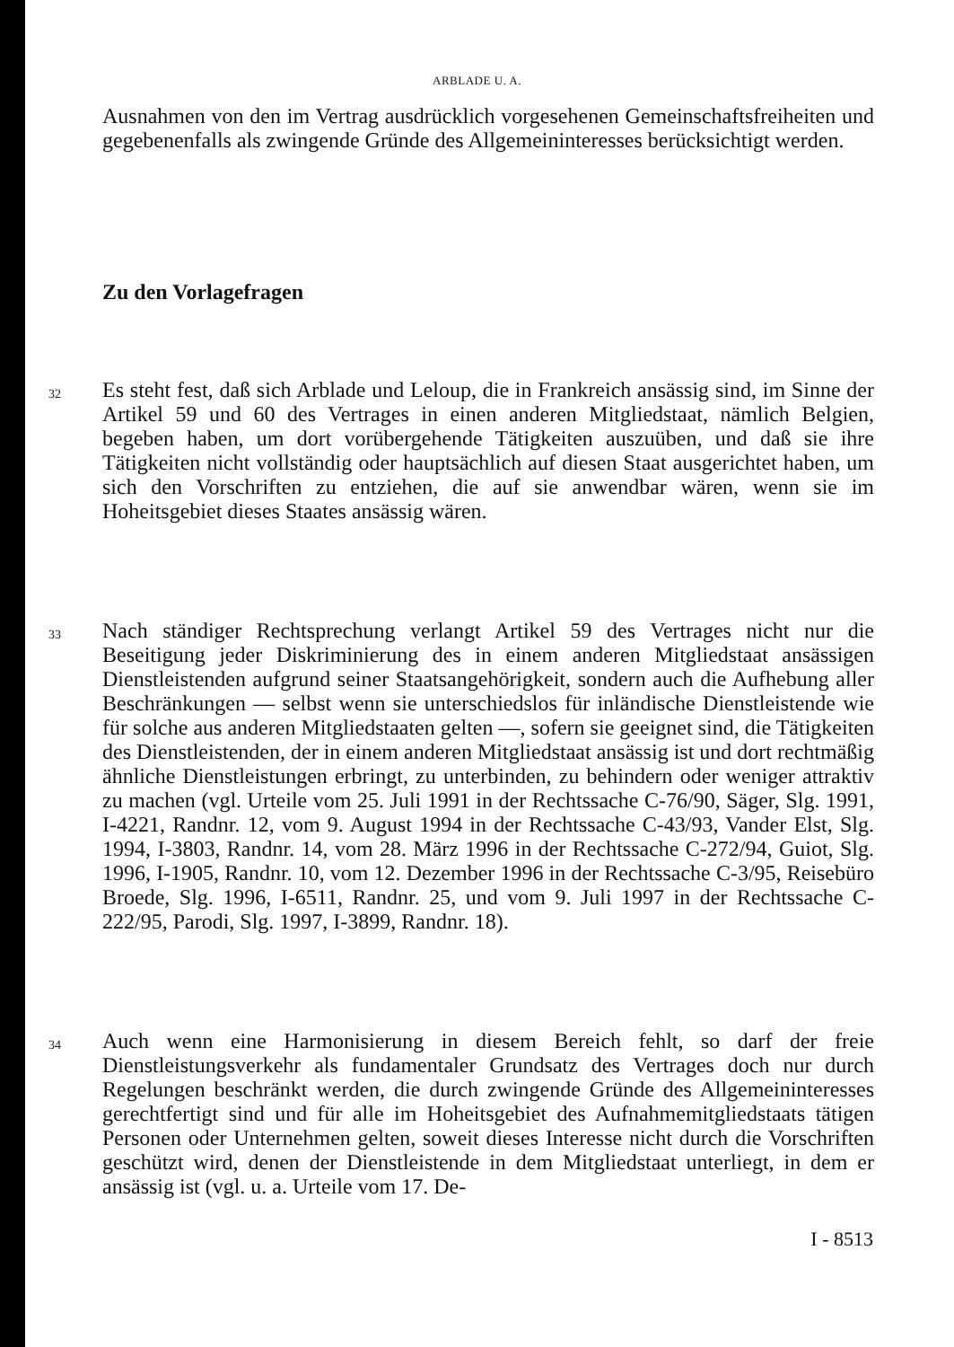ARBLADE U. A.
Ausnahmen von den im Vertrag ausdrücklich vorgesehenen Gemeinschaftsfreiheiten und gegebenenfalls als zwingende Gründe des Allgemeininteresses berücksichtigt werden.
Zu den Vorlagefragen
32
Es steht fest, daß sich Arblade und Leloup, die in Frankreich ansässig sind, im Sinne der Artikel 59 und 60 des Vertrages in einen anderen Mitgliedstaat, nämlich Belgien, begeben haben, um dort vorübergehende Tätigkeiten auszuüben, und daß sie ihre Tätigkeiten nicht vollständig oder hauptsächlich auf diesen Staat ausgerichtet haben, um sich den Vorschriften zu entziehen, die auf sie anwendbar wären, wenn sie im Hoheitsgebiet dieses Staates ansässig wären.
33
Nach ständiger Rechtsprechung verlangt Artikel 59 des Vertrages nicht nur die Beseitigung jeder Diskriminierung des in einem anderen Mitgliedstaat ansässigen Dienstleistenden aufgrund seiner Staatsangehörigkeit, sondern auch die Aufhebung aller Beschränkungen — selbst wenn sie unterschiedslos für inländische Dienstleistende wie für solche aus anderen Mitgliedstaaten gelten —, sofern sie geeignet sind, die Tätigkeiten des Dienstleistenden, der in einem anderen Mitgliedstaat ansässig ist und dort rechtmäßig ähnliche Dienstleistungen erbringt, zu unterbinden, zu behindern oder weniger attraktiv zu machen (vgl. Urteile vom 25. Juli 1991 in der Rechtssache C-76/90, Säger, Slg. 1991, I-4221, Randnr. 12, vom 9. August 1994 in der Rechtssache C-43/93, Vander Elst, Slg. 1994, I-3803, Randnr. 14, vom 28. März 1996 in der Rechtssache C-272/94, Guiot, Slg. 1996, I-1905, Randnr. 10, vom 12. Dezember 1996 in der Rechtssache C-3/95, Reisebüro Broede, Slg. 1996, I-6511, Randnr. 25, und vom 9. Juli 1997 in der Rechtssache C-222/95, Parodi, Slg. 1997, I-3899, Randnr. 18).
34
Auch wenn eine Harmonisierung in diesem Bereich fehlt, so darf der freie Dienstleistungsverkehr als fundamentaler Grundsatz des Vertrages doch nur durch Regelungen beschränkt werden, die durch zwingende Gründe des Allgemeininteresses gerechtfertigt sind und für alle im Hoheitsgebiet des Aufnahmemitgliedstaats tätigen Personen oder Unternehmen gelten, soweit dieses Interesse nicht durch die Vorschriften geschützt wird, denen der Dienstleistende in dem Mitgliedstaat unterliegt, in dem er ansässig ist (vgl. u. a. Urteile vom 17. De-
I - 8513